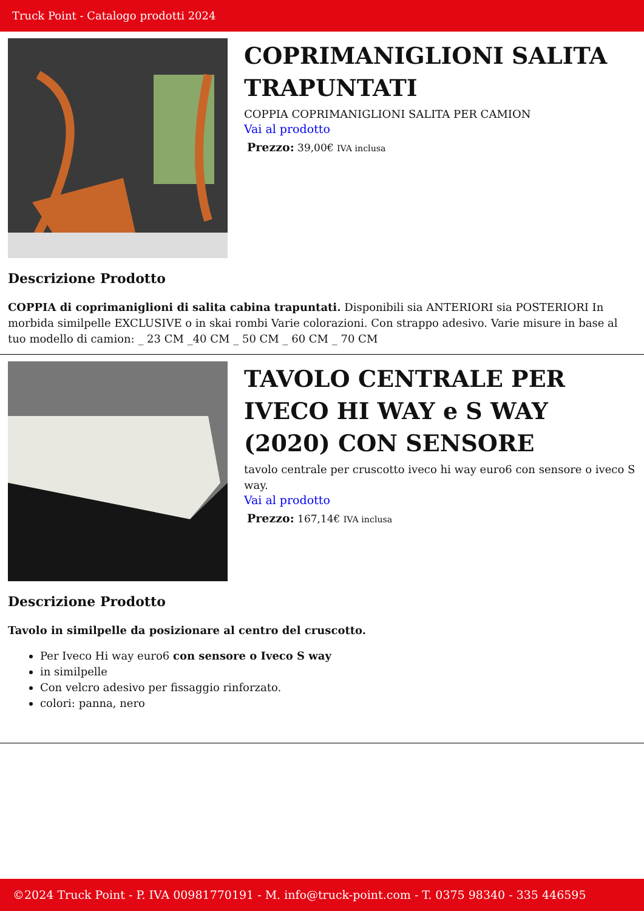Truck Point - Catalogo prodotti 2024
COPRIMANIGLIONI SALITA TRAPUNTATI
COPPIA COPRIMANIGLIONI SALITA PER CAMION
Vai al prodotto
Prezzo: 39,00€ IVA inclusa
Descrizione Prodotto
COPPIA di coprimaniglioni di salita cabina trapuntati. Disponibili sia ANTERIORI sia POSTERIORI In morbida similpelle EXCLUSIVE o in skai rombi Varie colorazioni. Con strappo adesivo. Varie misure in base al tuo modello di camion: _ 23 CM _40 CM _ 50 CM _ 60 CM _ 70 CM
TAVOLO CENTRALE PER IVECO HI WAY e S WAY (2020) CON SENSORE
tavolo centrale per cruscotto iveco hi way euro6 con sensore o iveco S way.
Vai al prodotto
Prezzo: 167,14€ IVA inclusa
Descrizione Prodotto
Tavolo in similpelle da posizionare al centro del cruscotto.
Per Iveco Hi way euro6 con sensore o Iveco S way
in similpelle
Con velcro adesivo per fissaggio rinforzato.
colori: panna, nero
©2024 Truck Point - P. IVA 00981770191 - M. info@truck-point.com - T. 0375 98340 - 335 446595